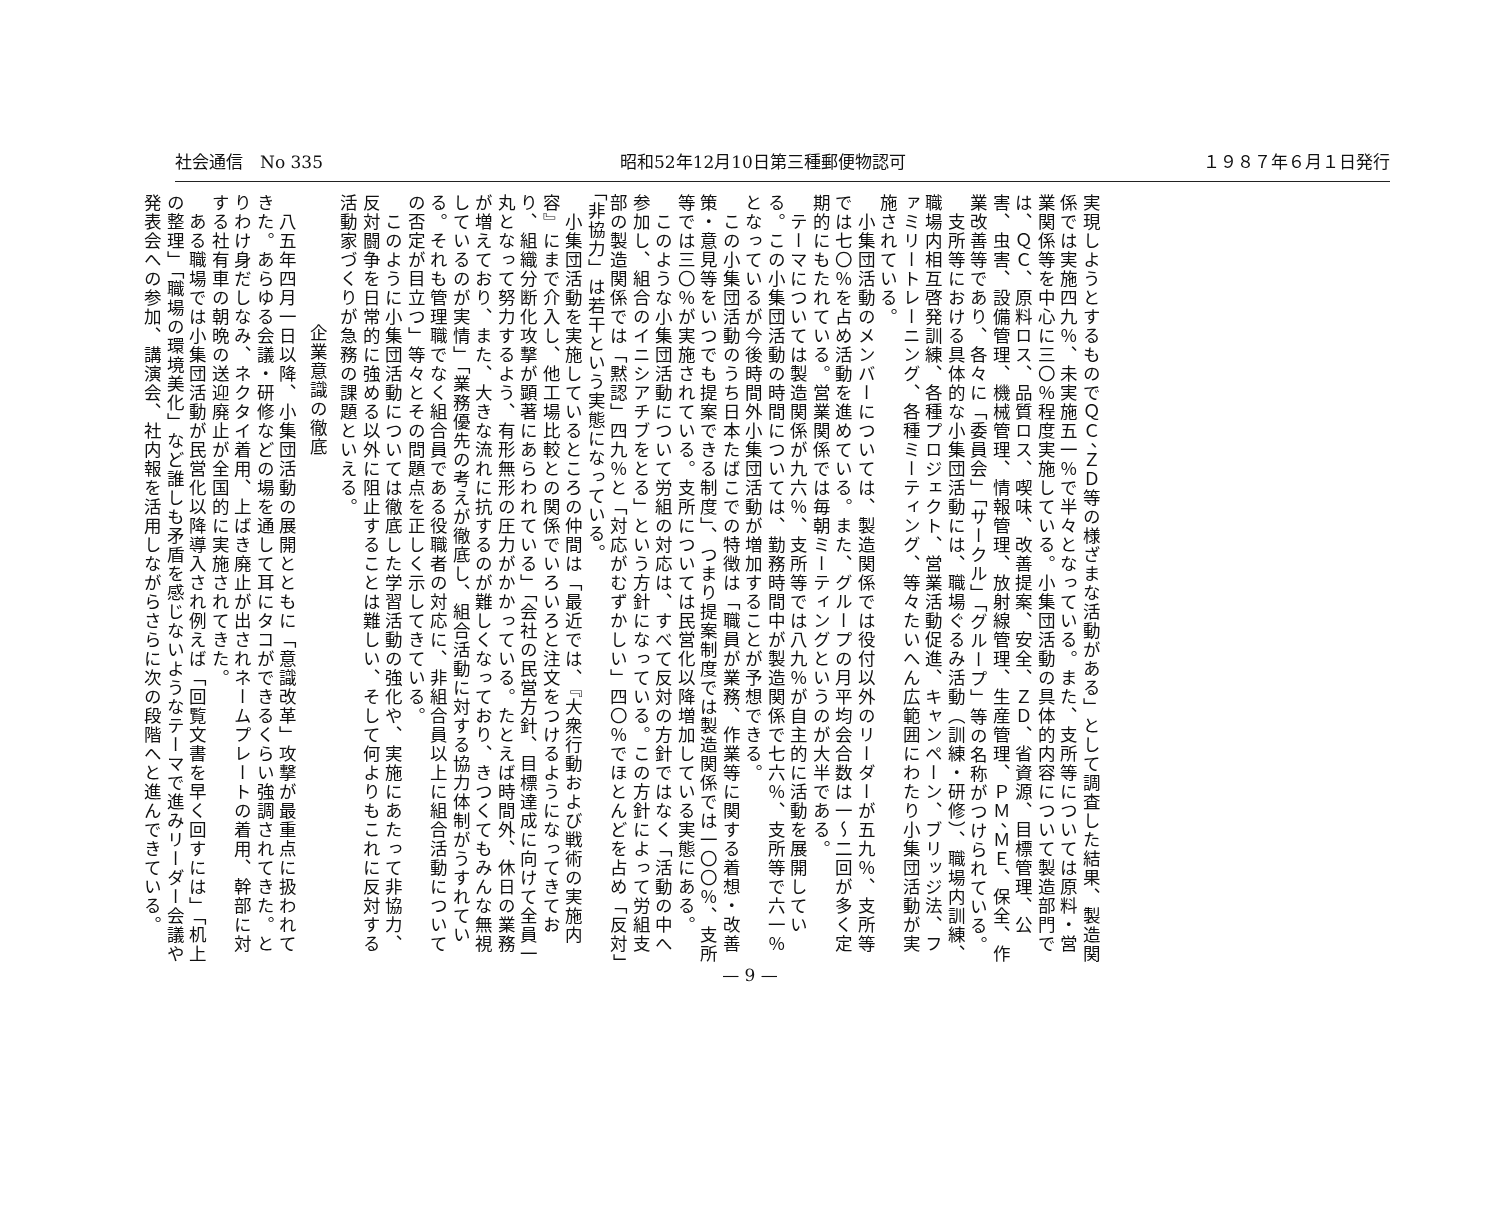社会通信　No 335 昭和52年12月10日第三種郵便物認可 １９８７年６月１日発行
実現しようとするものでＱＣ、ＺＤ等の様ざまな活動がある」として調査した結果、製造関係では実施四九％、未実施五一％で半々となっている。また、支所等については原料・営業関係等を中心に三〇％程度実施している。小集団活動の具体的内容について製造部門では、ＱＣ、原料ロス、品質ロス、喫味、改善提案、安全、ＺＤ、省資源、目標管理、公害、虫害、設備管理、機械管理、情報管理、放射線管理、生産管理、ＰＭ、ＭＥ、保全、作業改善等であり、各々に「委員会」「サークル」「グループ」等の名称がつけられている。
　支所等における具体的な小集団活動には、職場ぐるみ活動（訓練・研修）、職場内訓練、職場内相互啓発訓練、各種プロジェクト、営業活動促進、キャンペーン、ブリッジ法、ファミリートレーニング、各種ミーティング、等々たいへん広範囲にわたり小集団活動が実施されている。
　小集団活動のメンバーについては、製造関係では役付以外のリーダーが五九％、支所等では七〇％を占め活動を進めている。また、グループの月平均会合数は一～二回が多く定期的にもたれている。営業関係では毎朝ミーティングというのが大半である。
　テーマについては製造関係が九六％、支所等では八九％が自主的に活動を展開している。この小集団活動の時間については、勤務時間中が製造関係で七六％、支所等で六一％となっているが今後時間外小集団活動が増加することが予想できる。
　この小集団活動のうち日本たばこでの特徴は「職員が業務、作業等に関する着想・改善策・意見等をいつでも提案できる制度」、つまり提案制度では製造関係では一〇〇％、支所等では三〇％が実施されている。支所については民営化以降増加している実態にある。
　このような小集団活動について労組の対応は、すべて反対の方針ではなく「活動の中へ参加し、組合のイニシアチブをとる」という方針になっている。この方針によって労組支部の製造関係では「黙認」四九％と「対応がむずかしい」四〇％でほとんどを占め「反対」「非協力」は若干という実態になっている。
　小集団活動を実施しているところの仲間は「最近では、『大衆行動および戦術の実施内容』にまで介入し、他工場比較との関係でいろいろと注文をつけるようになってきており、組織分断化攻撃が顕著にあらわれている」「会社の民営方針、目標達成に向けて全員一丸となって努力するよう、有形無形の圧力がかかっている。たとえば時間外、休日の業務が増えており、また、大きな流れに抗するのが難しくなっており、きつくてもみんな無視しているのが実情」「業務優先の考えが徹底し、組合活動に対する協力体制がうすれている。それも管理職でなく組合員である役職者の対応に、非組合員以上に組合活動についての否定が目立つ」等々とその問題点を正しく示してきている。
　このように小集団活動については徹底した学習活動の強化や、実施にあたって非協力、反対闘争を日常的に強める以外に阻止することは難しい、そして何よりもこれに反対する活動家づくりが急務の課題といえる。
企業意識の徹底
　八五年四月一日以降、小集団活動の展開とともに「意識改革」攻撃が最重点に扱われてきた。あらゆる会議・研修などの場を通して耳にタコができるくらい強調されてきた。とりわけ身だしなみ、ネクタイ着用、上ばき廃止が出されネームプレートの着用、幹部に対する社有車の朝晩の送迎廃止が全国的に実施されてきた。
　ある職場では小集団活動が民営化以降導入され例えば「回覧文書を早く回すには」「机上の整理」「職場の環境美化」など誰しも矛盾を感じないようなテーマで進みリーダー会議や発表会への参加、講演会、社内報を活用しながらさらに次の段階へと進んできている。
— 9 —